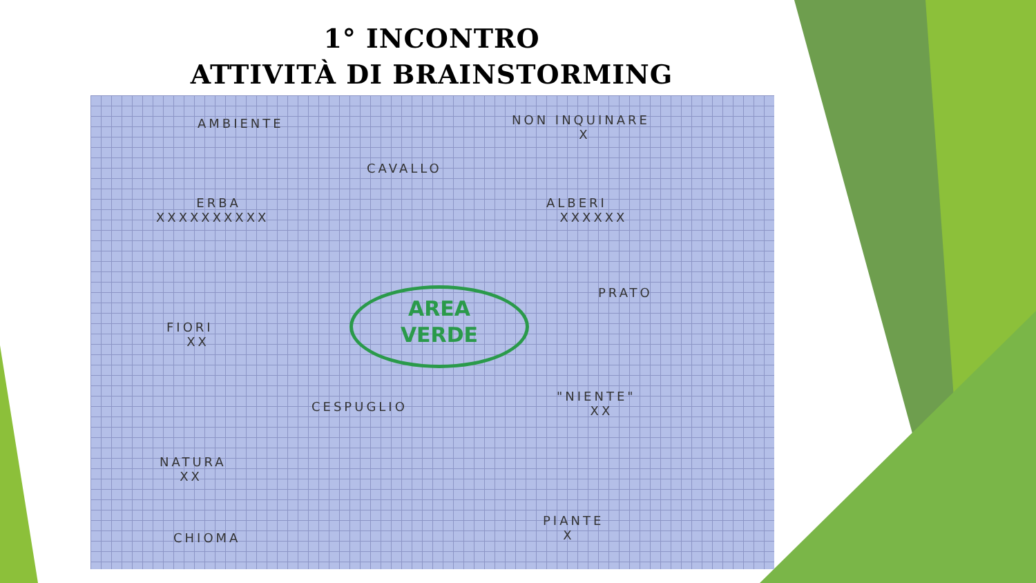1° INCONTRO
ATTIVITÀ DI BRAINSTORMING
AMBIENTE
NON INQUINARE
X
CAVALLO
ERBA
XXXXXXXXXX
ALBERI
XXXXXX
PRATO
AREA
VERDE
FIORI
XX
"NIENTE"
XX
CESPUGLIO
NATURA
XX
PIANTE
X
CHIOMA